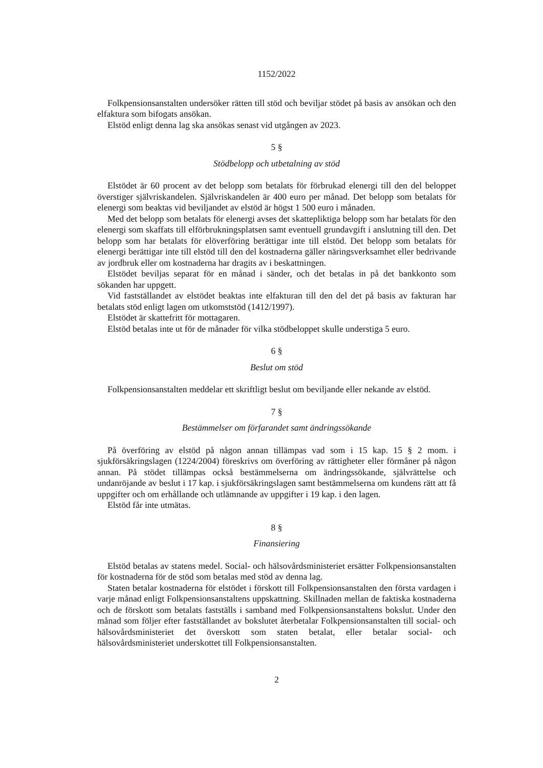1152/2022
Folkpensionsanstalten undersöker rätten till stöd och beviljar stödet på basis av ansökan och den elfaktura som bifogats ansökan.
Elstöd enligt denna lag ska ansökas senast vid utgången av 2023.
5 §
Stödbelopp och utbetalning av stöd
Elstödet är 60 procent av det belopp som betalats för förbrukad elenergi till den del beloppet överstiger självriskandelen. Självriskandelen är 400 euro per månad. Det belopp som betalats för elenergi som beaktas vid beviljandet av elstöd är högst 1 500 euro i månaden.
Med det belopp som betalats för elenergi avses det skattepliktiga belopp som har betalats för den elenergi som skaffats till elförbrukningsplatsen samt eventuell grundavgift i anslutning till den. Det belopp som har betalats för elöverföring berättigar inte till elstöd. Det belopp som betalats för elenergi berättigar inte till elstöd till den del kostnaderna gäller näringsverksamhet eller bedrivande av jordbruk eller om kostnaderna har dragits av i beskattningen.
Elstödet beviljas separat för en månad i sänder, och det betalas in på det bankkonto som sökanden har uppgett.
Vid fastställandet av elstödet beaktas inte elfakturan till den del det på basis av fakturan har betalats stöd enligt lagen om utkomststöd (1412/1997).
Elstödet är skattefritt för mottagaren.
Elstöd betalas inte ut för de månader för vilka stödbeloppet skulle understiga 5 euro.
6 §
Beslut om stöd
Folkpensionsanstalten meddelar ett skriftligt beslut om beviljande eller nekande av elstöd.
7 §
Bestämmelser om förfarandet samt ändringssökande
På överföring av elstöd på någon annan tillämpas vad som i 15 kap. 15 § 2 mom. i sjukförsäkringslagen (1224/2004) föreskrivs om överföring av rättigheter eller förmåner på någon annan. På stödet tillämpas också bestämmelserna om ändringssökande, självrättelse och undanröjande av beslut i 17 kap. i sjukförsäkringslagen samt bestämmelserna om kundens rätt att få uppgifter och om erhållande och utlämnande av uppgifter i 19 kap. i den lagen.
Elstöd får inte utmätas.
8 §
Finansiering
Elstöd betalas av statens medel. Social- och hälsovårdsministeriet ersätter Folkpensionsanstalten för kostnaderna för de stöd som betalas med stöd av denna lag.
Staten betalar kostnaderna för elstödet i förskott till Folkpensionsanstalten den första vardagen i varje månad enligt Folkpensionsanstaltens uppskattning. Skillnaden mellan de faktiska kostnaderna och de förskott som betalats fastställs i samband med Folkpensionsanstaltens bokslut. Under den månad som följer efter fastställandet av bokslutet återbetalar Folkpensionsanstalten till social- och hälsovårdsministeriet det överskott som staten betalat, eller betalar social- och hälsovårdsministeriet underskottet till Folkpensionsanstalten.
2